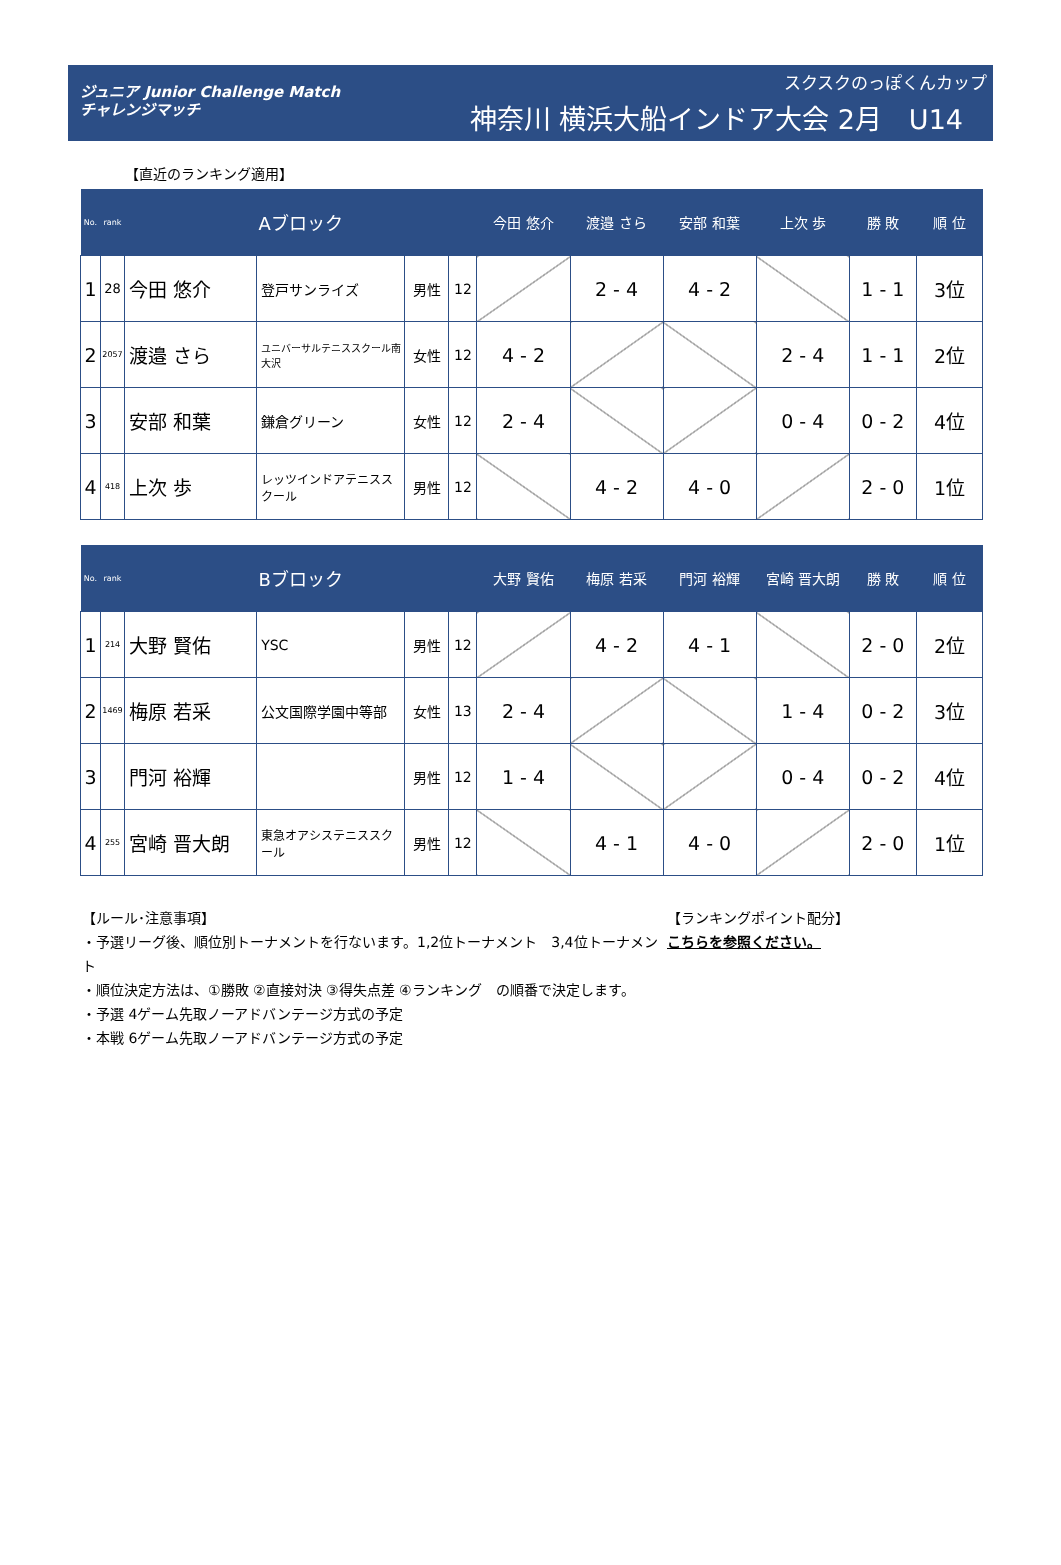ジュニア Junior Challenge Match
チャレンジマッチ
スクスクのっぽくんカップ
神奈川 横浜大船インドア大会 2月　U14
【直近のランキング適用】
| No. | rank | Aブロック | | | | 今田 悠介 | 渡邉 さら | 安部 和葉 | 上次 歩 | 勝 敗 | 順 位 |
| --- | --- | --- | --- | --- | --- | --- | --- | --- | --- | --- | --- |
| 1 | 28 | 今田 悠介 | 登戸サンライズ | 男性 | 12 | | 2 - 4 | 4 - 2 | | 1 - 1 | 3位 |
| 2 | 2057 | 渡邉 さら | ユニバーサルテニススクール南大沢 | 女性 | 12 | 4 - 2 | | | 2 - 4 | 1 - 1 | 2位 |
| 3 | | 安部 和葉 | 鎌倉グリーン | 女性 | 12 | 2 - 4 | | | 0 - 4 | 0 - 2 | 4位 |
| 4 | 418 | 上次 歩 | レッツインドアテニススクール | 男性 | 12 | | 4 - 2 | 4 - 0 | | 2 - 0 | 1位 |
| No. | rank | Bブロック | | | | 大野 賢佑 | 梅原 若采 | 門河 裕輝 | 宮崎 晋大朗 | 勝 敗 | 順 位 |
| --- | --- | --- | --- | --- | --- | --- | --- | --- | --- | --- | --- |
| 1 | 214 | 大野 賢佑 | YSC | 男性 | 12 | | 4 - 2 | 4 - 1 | | 2 - 0 | 2位 |
| 2 | 1469 | 梅原 若采 | 公文国際学園中等部 | 女性 | 13 | 2 - 4 | | | 1 - 4 | 0 - 2 | 3位 |
| 3 | | 門河 裕輝 | | 男性 | 12 | 1 - 4 | | | 0 - 4 | 0 - 2 | 4位 |
| 4 | 255 | 宮崎 晋大朗 | 東急オアシステニススクール | 男性 | 12 | | 4 - 1 | 4 - 0 | | 2 - 0 | 1位 |
【ルール･注意事項】
・予選リーグ後、順位別トーナメントを行ないます。1,2位トーナメント　3,4位トーナメント
・順位決定方法は、①勝敗 ②直接対決 ③得失点差 ④ランキング　の順番で決定します。
・予選 4ゲーム先取ノーアドバンテージ方式の予定
・本戦 6ゲーム先取ノーアドバンテージ方式の予定
【ランキングポイント配分】
こちらを参照ください。